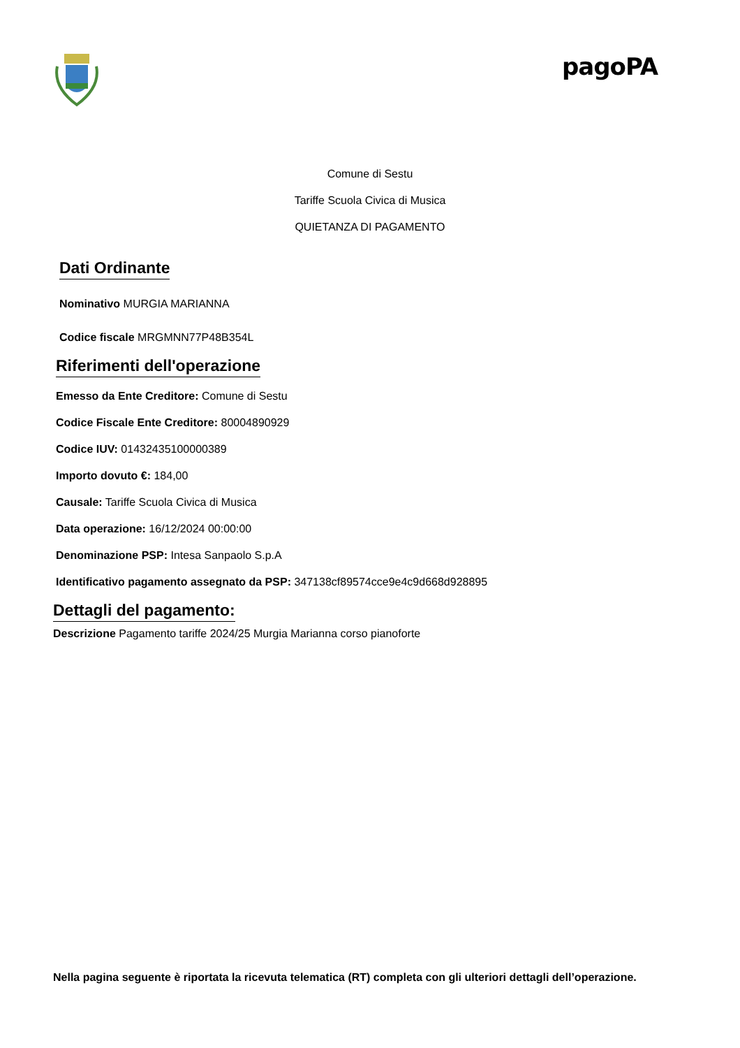pagoPA
Comune di Sestu
Tariffe Scuola Civica di Musica
QUIETANZA DI PAGAMENTO
Dati Ordinante
Nominativo MURGIA MARIANNA
Codice fiscale MRGMNN77P48B354L
Riferimenti dell'operazione
Emesso da Ente Creditore: Comune di Sestu
Codice Fiscale Ente Creditore: 80004890929
Codice IUV: 01432435100000389
Importo dovuto €: 184,00
Causale: Tariffe Scuola Civica di Musica
Data operazione: 16/12/2024 00:00:00
Denominazione PSP: Intesa Sanpaolo S.p.A
Identificativo pagamento assegnato da PSP: 347138cf89574cce9e4c9d668d928895
Dettagli del pagamento:
Descrizione Pagamento tariffe 2024/25 Murgia Marianna corso pianoforte
Nella pagina seguente è riportata la ricevuta telematica (RT) completa con gli ulteriori dettagli dell’operazione.